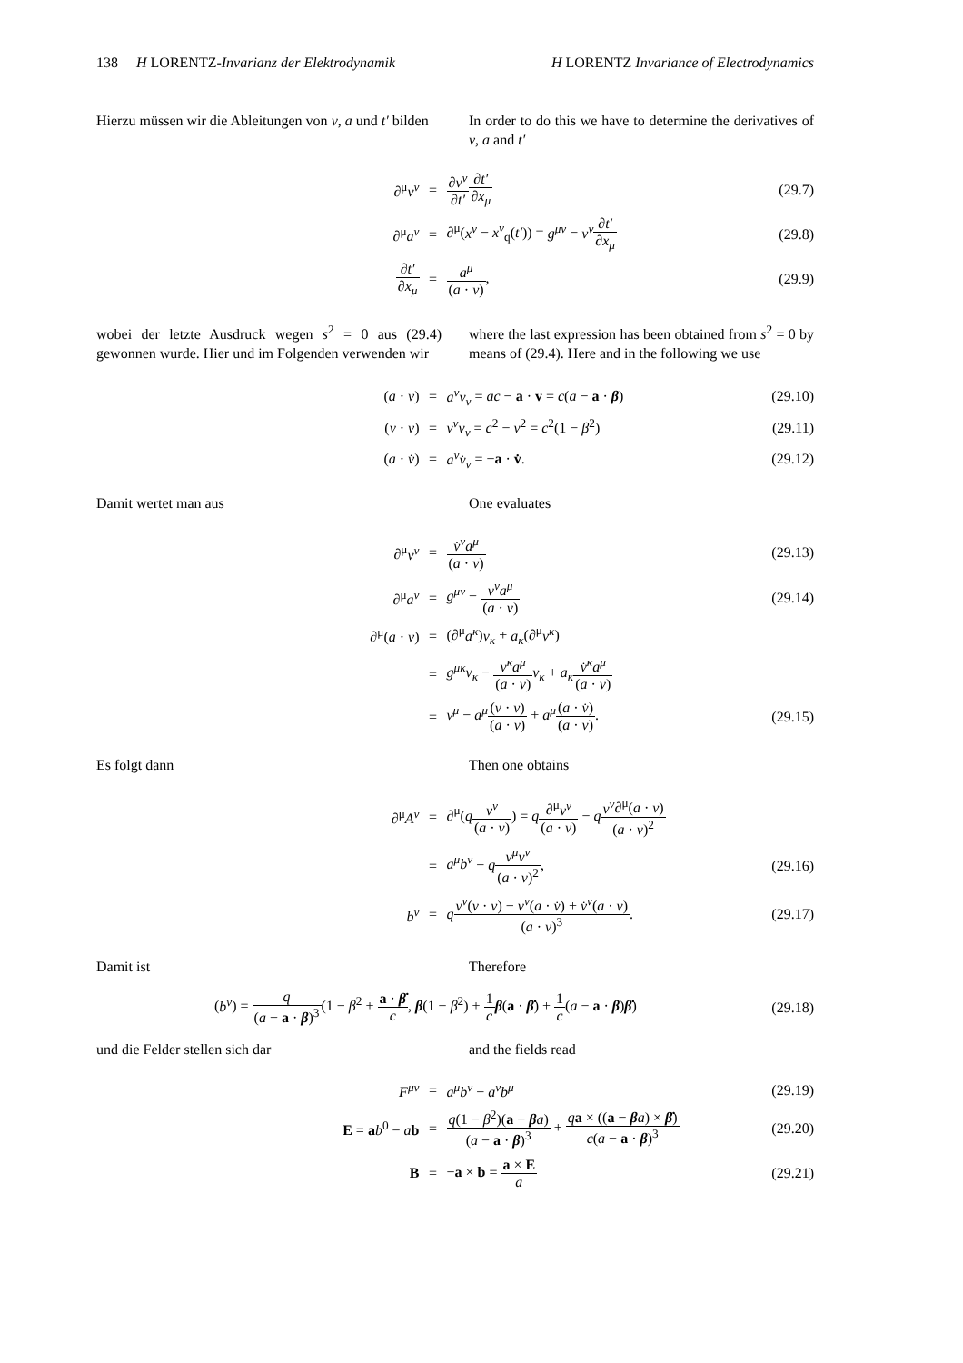138 H LORENTZ-Invarianz der Elektrodynamik H LORENTZ Invariance of Electrodynamics
Hierzu müssen wir die Ableitungen von v, a und t′ bilden
In order to do this we have to determine the derivatives of v, a and t′
| ∂<sup>μ</sup> v<sup>ν</sup> | = | ∂ v<sup>ν</sup> ∂ t′ ∂ t′ ∂ x<sub>μ</sub> | (29.7) |
| ∂<sup>μ</sup> a<sup>ν</sup> | = | ∂<sup>μ</sup>( x<sup>ν</sup> − x<sup>ν</sup><sub>q</sub>( t′ )) = g<sup>μν</sup> − v<sup>ν</sup> ∂ t′ ∂ x<sub>μ</sub> | (29.8) |
| ∂ t′ ∂ x<sub>μ</sub> | = | a<sup>μ</sup> ( a · v ) , | (29.9) |
wobei der letzte Ausdruck wegen s<sup>2</sup> = 0 aus (29.4) gewonnen wurde. Hier und im Folgenden verwenden wir
where the last expression has been obtained from s<sup>2</sup> = 0 by means of (29.4). Here and in the following we use
| ( a · v ) | = | a<sup>ν</sup>v<sub>ν</sub> = ac − a · v = c ( a − a · β ) | (29.10) |
| ( v · v ) | = | v<sup>ν</sup>v<sub>ν</sub> = c<sup>2</sup> − v<sup>2</sup> = c<sup>2</sup>(1 − β<sup>2</sup>) | (29.11) |
| ( a · v̇ ) | = | a<sup>ν</sup>v̇<sub>ν</sub> = − a · v̇ . | (29.12) |
Damit wertet man aus One evaluates
| ∂<sup>μ</sup> v<sup>ν</sup> | = | v̇<sup>ν</sup>a<sup>μ</sup> ( a · v ) | (29.13) |
| ∂<sup>μ</sup> a<sup>ν</sup> | = | g<sup>μν</sup> − v<sup>ν</sup>a<sup>μ</sup> ( a · v ) | (29.14) |
| ∂<sup>μ</sup>( a · v ) | = | (∂<sup>μ</sup> a<sup>κ</sup> ) v<sub>κ</sub> + a<sub>κ</sub> (∂<sup>μ</sup> v<sup>κ</sup> ) | |
| | = | g<sup>μκ</sup>v<sub>κ</sub> − v<sup>κ</sup>a<sup>μ</sup> ( a · v ) v<sub>κ</sub> + a<sub>κ</sub> v̇<sup>κ</sup>a<sup>μ</sup> ( a · v ) | |
| | = | v<sup>μ</sup> − a<sup>μ</sup> ( v · v ) ( a · v ) + a<sup>μ</sup> ( a · v̇ ) ( a · v ) . | (29.15) |
Es folgt dann Then one obtains
| ∂<sup>μ</sup> A<sup>ν</sup> | = | ∂<sup>μ</sup>( q v<sup>ν</sup> ( a · v ) ) = q ∂<sup>μ</sup> v<sup>ν</sup> ( a · v ) − q v<sup>ν</sup> ∂<sup>μ</sup>( a · v ) ( a · v )<sup>2</sup> | |
| | = | a<sup>μ</sup>b<sup>ν</sup> − q v<sup>μ</sup>v<sup>ν</sup> ( a · v )<sup>2</sup> , | (29.16) |
| b<sup>ν</sup> | = | q v<sup>ν</sup> ( v · v ) − v<sup>ν</sup> ( a · v̇ ) + v̇<sup>ν</sup> ( a · v ) ( a · v )<sup>3</sup> . | (29.17) |
Damit ist Therefore
| ( b<sup>ν</sup> ) = q ( a − a · β )<sup>3</sup> (1 − β<sup>2</sup> + a · β̇ c , β (1 − β<sup>2</sup>) + 1 c β ( a · β̇ ) + 1 c ( a − a · β ) β̇ ) | (29.18) |
und die Felder stellen sich dar and the fields read
| F<sup>μν</sup> | = | a<sup>μ</sup>b<sup>ν</sup> − a<sup>ν</sup>b<sup>μ</sup> | (29.19) |
| E = a b<sup>0</sup> − a b | = | q (1 − β<sup>2</sup>)( a − β a ) ( a − a · β )<sup>3</sup> + q a × (( a − β a ) × β̇ ) c ( a − a · β )<sup>3</sup> | (29.20) |
| B | = | − a × b = a × E a | (29.21) |